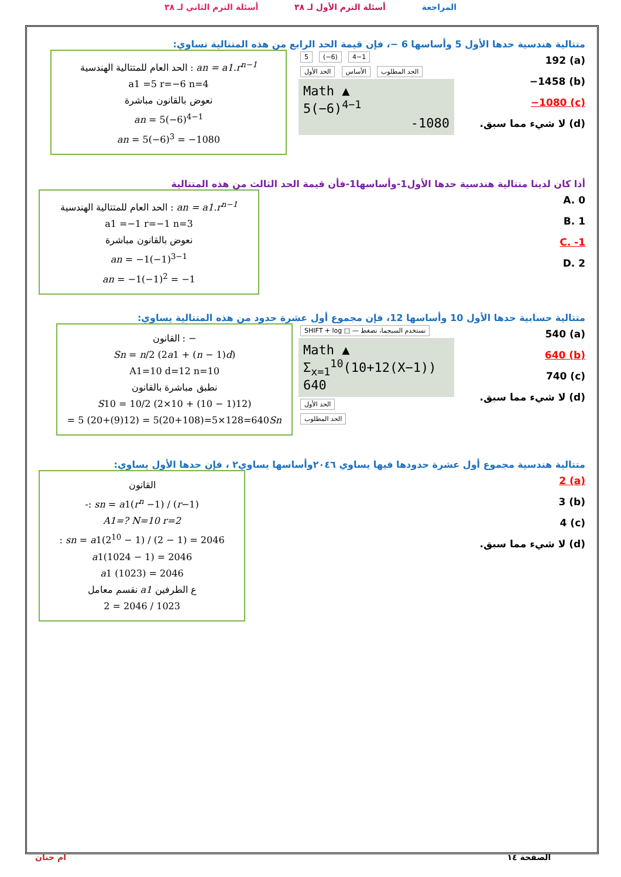المراجعة أسئلة الترم الأول لـ ٣٨ أسئلة الترم الثاني لـ ٣٨
متتالية هندسية حدها الأول 5 وأساسها 6 −، فإن قيمة الحد الرابع من هذه المتتالية تساوي:
(a) 192
(b) 1458−
(c) 1080−
(d) لا شيء مما سبق.
5 (−6) 4−1
الحد الأول الأساس الحد المطلوب
Math ▲
5(−6)<sup>4−1</sup>
-1080
الحد العام للمتتالية الهندسية : an = a1.r<sup>n−1</sup>
a1 =5 r=−6 n=4
نعوض بالقانون مباشرة
an = 5(−6)<sup>4−1</sup>
an = 5(−6)<sup>3</sup> = −1080
أذا كان لدينا متتالية هندسية حدها الأول1-وأساسها1-فأن قيمة الحد الثالث من هذه المتتالية
A. 0
B. 1
C. -1
D. 2
الحد العام للمتتالية الهندسية : an = a1.r<sup>n−1</sup>
a1 =−1 r=−1 n=3
نعوض بالقانون مباشرة
an = −1(−1)<sup>3−1</sup>
an = −1(−1)<sup>2</sup> = −1
متتالية حسابية حدها الأول 10 وأساسها 12، فإن مجموع أول عشرة حدود من هذه المتتالية يساوي:
(a) 540
(b) 640
(c) 740
(d) لا شيء مما سبق.
SHIFT + log □ — نستخدم السيجما، نضغط
Math ▲
Σ<sub>x=1</sub><sup>10</sup>(10+12(X−1)) 640
الحد الأول
الحد المطلوب
القانون : −
Sn = n/2 (2a1 + (n − 1)d)
A1=10 d=12 n=10
نطبق مباشرة بالقانون
S10 = 10/2 (2×10 + (10 − 1)12)
= 5 (20+(9)12) = 5(20+108)=5×128=640Sn
متتالية هندسية مجموع أول عشرة حدودها فيها يساوي ٢٠٤٦وأساسها يساوي٢ ، فإن حدها الأول يساوي:
(a) 2
(b) 3
(c) 4
(d) لا شيء مما سبق.
القانون
-: sn = a1(r<sup>n</sup> −1) / (r−1)
A1=? N=10 r=2
: sn = a1(2<sup>10</sup> − 1) / (2 − 1) = 2046
a1(1024 − 1) = 2046
a1 (1023) = 2046
نقسم معامل a1 ع الطرفين
2 = 2046 / 1023
ام حنان الصفحة ١٤